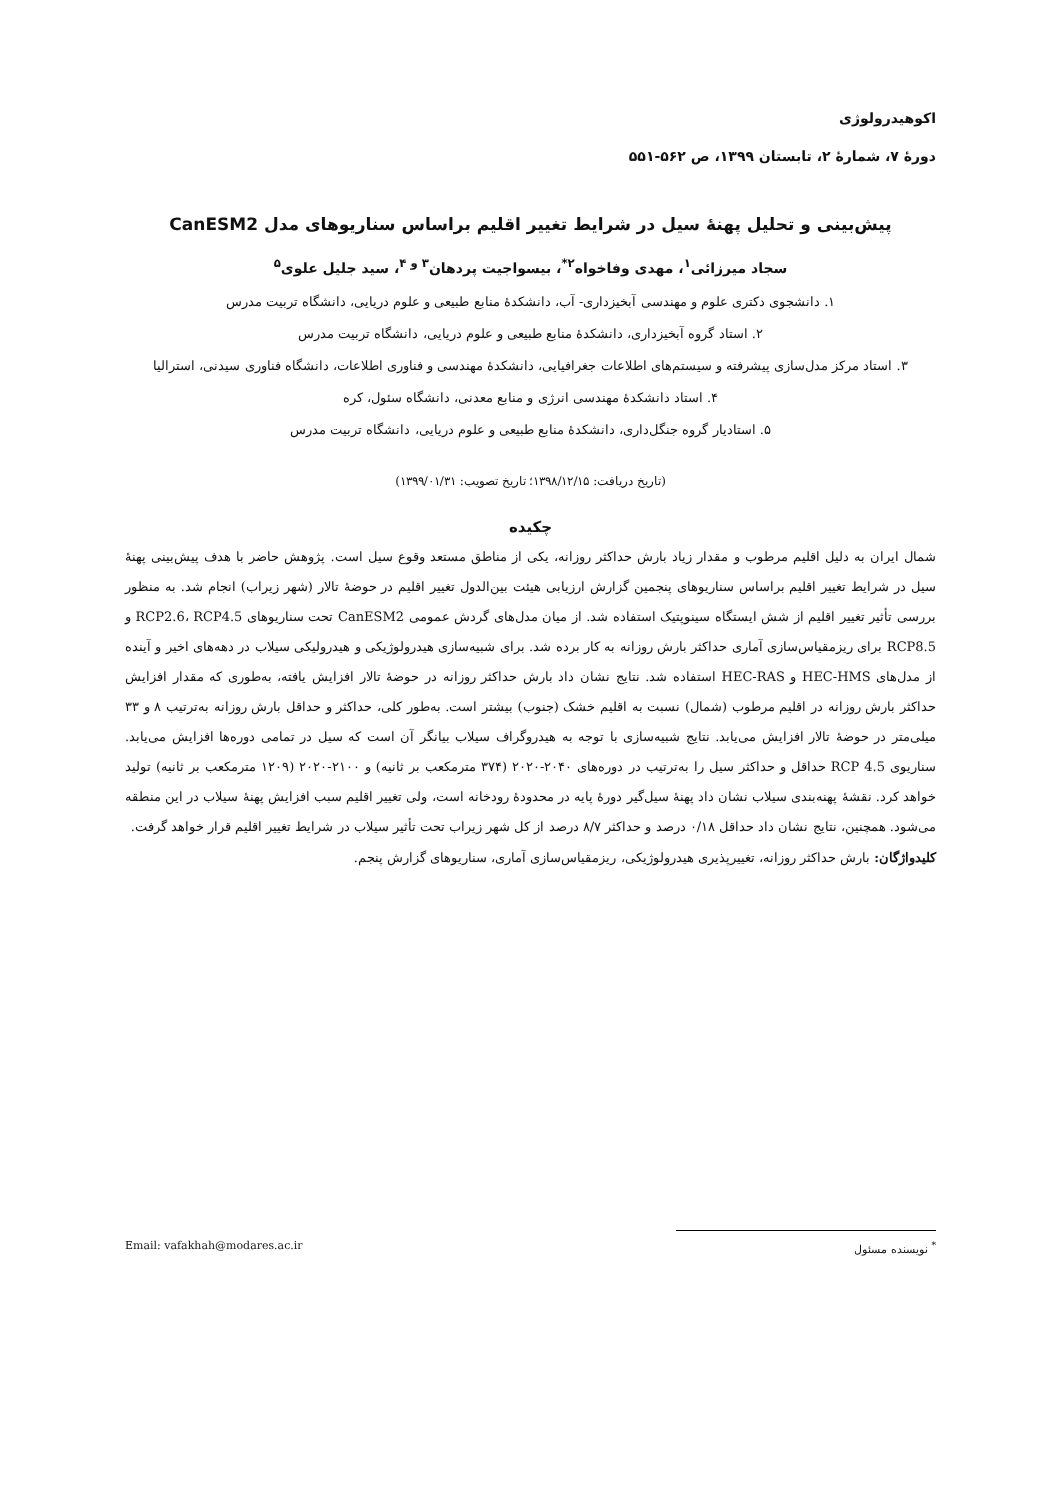اکوهیدرولوژی
دورۀ ۷، شمارۀ ۲، تابستان ۱۳۹۹، ص ۵۶۲-۵۵۱
پیش‌بینی و تحلیل پهنۀ سیل در شرایط تغییر اقلیم براساس سناریوهای مدل CanESM2
سجاد میرزائی<sup>۱</sup>، مهدی وفاخواه<sup>۲*</sup>، بیسواجیت پردهان<sup>۳ و ۴</sup>، سید جلیل علوی<sup>۵</sup>
۱. دانشجوی دکتری علوم و مهندسی آبخیزداری- آب، دانشکدۀ منابع طبیعی و علوم دریایی، دانشگاه تربیت مدرس
۲. استاد گروه آبخیزداری، دانشکدۀ منابع طبیعی و علوم دریایی، دانشگاه تربیت مدرس
۳. استاد مرکز مدل‌سازی پیشرفته و سیستم‌های اطلاعات جغرافیایی، دانشکدۀ مهندسی و فناوری اطلاعات، دانشگاه فناوری سیدنی، استرالیا
۴. استاد دانشکدۀ مهندسی انرژی و منابع معدنی، دانشگاه سئول، کره
۵. استادیار گروه جنگل‌داری، دانشکدۀ منابع طبیعی و علوم دریایی، دانشگاه تربیت مدرس
(تاریخ دریافت: ۱۳۹۸/۱۲/۱۵؛ تاریخ تصویب: ۱۳۹۹/۰۱/۳۱)
چکیده
شمال ایران به دلیل اقلیم مرطوب و مقدار زیاد بارش حداکثر روزانه، یکی از مناطق مستعد وقوع سیل است. پژوهش حاضر با هدف پیش‌بینی پهنۀ سیل در شرایط تغییر اقلیم براساس سناریوهای پنجمین گزارش ارزیابی هیئت بین‌الدول تغییر اقلیم در حوضۀ تالار (شهر زیراب) انجام شد. به منظور بررسی تأثیر تغییر اقلیم از شش ایستگاه سینوپتیک استفاده شد. از میان مدل‌های گردش عمومی CanESM2 تحت سناریوهای RCP2.6، RCP4.5 و RCP8.5 برای ریزمقیاس‌سازی آماری حداکثر بارش روزانه به کار برده شد. برای شبیه‌سازی هیدرولوژیکی و هیدرولیکی سیلاب در دهه‌های اخیر و آینده از مدل‌های HEC-HMS و HEC-RAS استفاده شد. نتایج نشان داد بارش حداکثر روزانه در حوضۀ تالار افزایش یافته، به‌طوری که مقدار افزایش حداکثر بارش روزانه در اقلیم مرطوب (شمال) نسبت به اقلیم خشک (جنوب) بیشتر است. به‌طور کلی، حداکثر و حداقل بارش روزانه به‌ترتیب ۸ و ۳۳ میلی‌متر در حوضۀ تالار افزایش می‌یابد. نتایج شبیه‌سازی با توجه به هیدروگراف سیلاب بیانگر آن است که سیل در تمامی دوره‌ها افزایش می‌یابد. سناریوی RCP 4.5 حداقل و حداکثر سیل را به‌ترتیب در دوره‌های ۲۰۴۰-۲۰۲۰ (۳۷۴ مترمکعب بر ثانیه) و ۲۱۰۰-۲۰۲۰ (۱۲۰۹ مترمکعب بر ثانیه) تولید خواهد کرد. نقشۀ پهنه‌بندی سیلاب نشان داد پهنۀ سیل‌گیر دورۀ پایه در محدودۀ رودخانه است، ولی تغییر اقلیم سبب افزایش پهنۀ سیلاب در این منطقه می‌شود. همچنین، نتایج نشان داد حداقل ۰/۱۸ درصد و حداکثر ۸/۷ درصد از کل شهر زیراب تحت تأثیر سیلاب در شرایط تغییر اقلیم قرار خواهد گرفت.
کلیدواژگان: بارش حداکثر روزانه، تغییرپذیری هیدرولوژیکی، ریزمقیاس‌سازی آماری، سناریوهای گزارش پنجم.
<sup>*</sup> نویسنده مسئول Email: vafakhah@modares.ac.ir